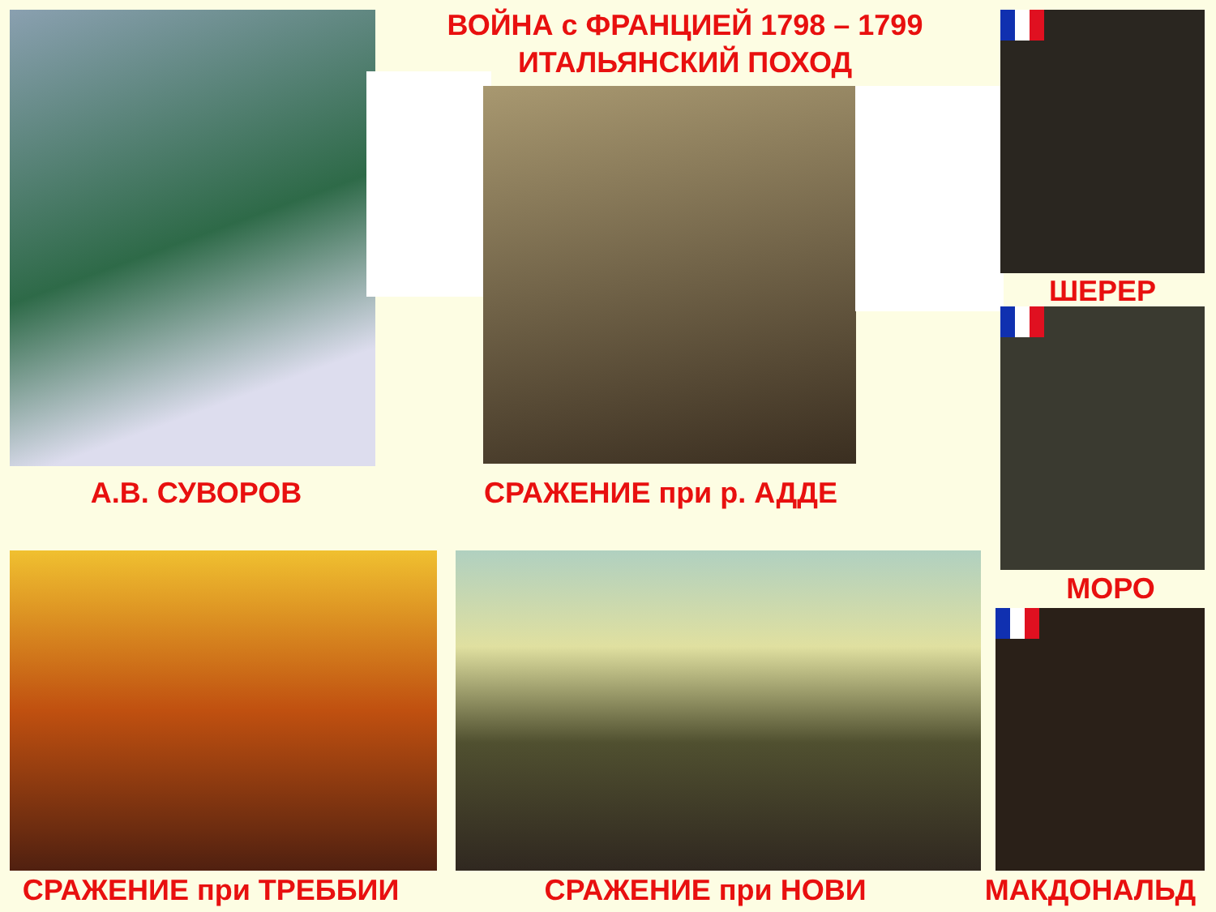ВОЙНА с ФРАНЦИЕЙ 1798 – 1799
ИТАЛЬЯНСКИЙ ПОХОД
ШЕРЕР
А.В. СУВОРОВ СРАЖЕНИЕ при р. АДДЕ
МОРО
СРАЖЕНИЕ при ТРЕББИИ СРАЖЕНИЕ при НОВИ МАКДОНАЛЬД